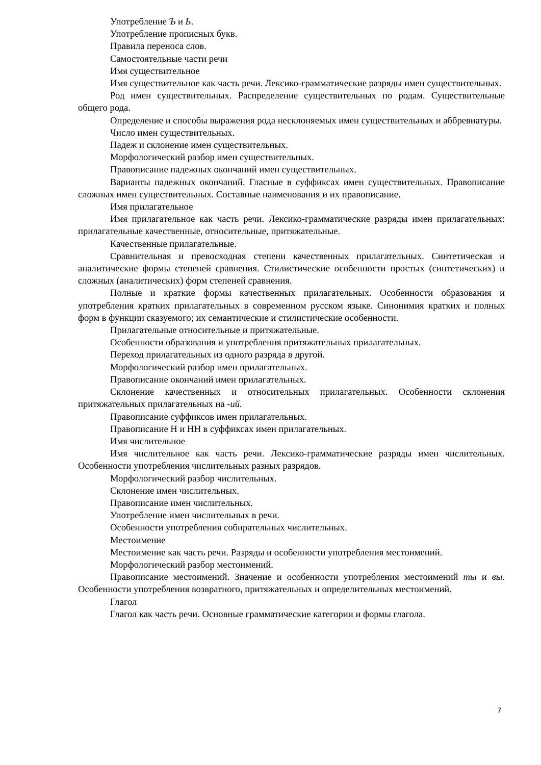Употребление Ъ и Ь.
Употребление прописных букв.
Правила переноса слов.
Самостоятельные части речи
Имя существительное
Имя существительное как часть речи. Лексико-грамматические разряды имен существительных.
Род имен существительных. Распределение существительных по родам. Существительные общего рода.
Определение и способы выражения рода несклоняемых имен существительных и аббревиатуры.
Число имен существительных.
Падеж и склонение имен существительных.
Морфологический разбор имен существительных.
Правописание падежных окончаний имен существительных.
Варианты падежных окончаний. Гласные в суффиксах имен существительных. Правописание сложных имен существительных. Составные наименования и их правописание.
Имя прилагательное
Имя прилагательное как часть речи. Лексико-грамматические разряды имен прилагательных: прилагательные качественные, относительные, притяжательные.
Качественные прилагательные.
Сравнительная и превосходная степени качественных прилагательных. Синтетическая и аналитические формы степеней сравнения. Стилистические особенности простых (синтетических) и сложных (аналитических) форм степеней сравнения.
Полные и краткие формы качественных прилагательных. Особенности образования и употребления кратких прилагательных в современном русском языке. Синонимия кратких и полных форм в функции сказуемого; их семантические и стилистические особенности.
Прилагательные относительные и притяжательные.
Особенности образования и употребления притяжательных прилагательных.
Переход прилагательных из одного разряда в другой.
Морфологический разбор имен прилагательных.
Правописание окончаний имен прилагательных.
Склонение качественных и относительных прилагательных. Особенности склонения притяжательных прилагательных на -ий.
Правописание суффиксов имен прилагательных.
Правописание Н и НН в суффиксах имен прилагательных.
Имя числительное
Имя числительное как часть речи. Лексико-грамматические разряды имен числительных. Особенности употребления числительных разных разрядов.
Морфологический разбор числительных.
Склонение имен числительных.
Правописание имен числительных.
Употребление имен числительных в речи.
Особенности употребления собирательных числительных.
Местоимение
Местоимение как часть речи. Разряды и особенности употребления местоимений.
Морфологический разбор местоимений.
Правописание местоимений. Значение и особенности употребления местоимений ты и вы. Особенности употребления возвратного, притяжательных и определительных местоимений.
Глагол
Глагол как часть речи. Основные грамматические категории и формы глагола.
7